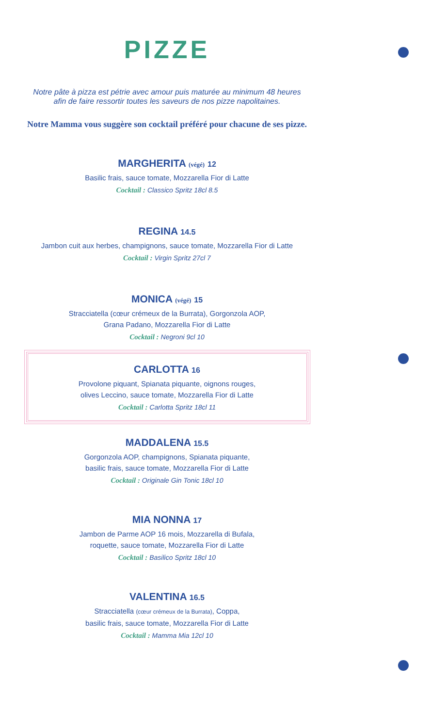PIZZE
Notre pâte à pizza est pétrie avec amour puis maturée au minimum 48 heures
afin de faire ressortir toutes les saveurs de nos pizze napolitaines.
Notre Mamma vous suggère son cocktail préféré pour chacune de ses pizze.
MARGHERITA (végé) 12
Basilic frais, sauce tomate, Mozzarella Fior di Latte
Cocktail : Classico Spritz 18cl 8.5
REGINA 14.5
Jambon cuit aux herbes, champignons, sauce tomate, Mozzarella Fior di Latte
Cocktail : Virgin Spritz 27cl 7
MONICA (végé) 15
Stracciatella (cœur crémeux de la Burrata), Gorgonzola AOP,
Grana Padano, Mozzarella Fior di Latte
Cocktail : Negroni 9cl 10
CARLOTTA 16
Provolone piquant, Spianata piquante, oignons rouges,
olives Leccino, sauce tomate, Mozzarella Fior di Latte
Cocktail : Carlotta Spritz 18cl 11
MADDALENA 15.5
Gorgonzola AOP, champignons, Spianata piquante,
basilic frais, sauce tomate, Mozzarella Fior di Latte
Cocktail : Originale Gin Tonic 18cl 10
MIA NONNA 17
Jambon de Parme AOP 16 mois, Mozzarella di Bufala,
roquette, sauce tomate, Mozzarella Fior di Latte
Cocktail : Basilico Spritz 18cl 10
VALENTINA 16.5
Stracciatella (cœur crémeux de la Burrata), Coppa,
basilic frais, sauce tomate, Mozzarella Fior di Latte
Cocktail : Mamma Mia 12cl 10